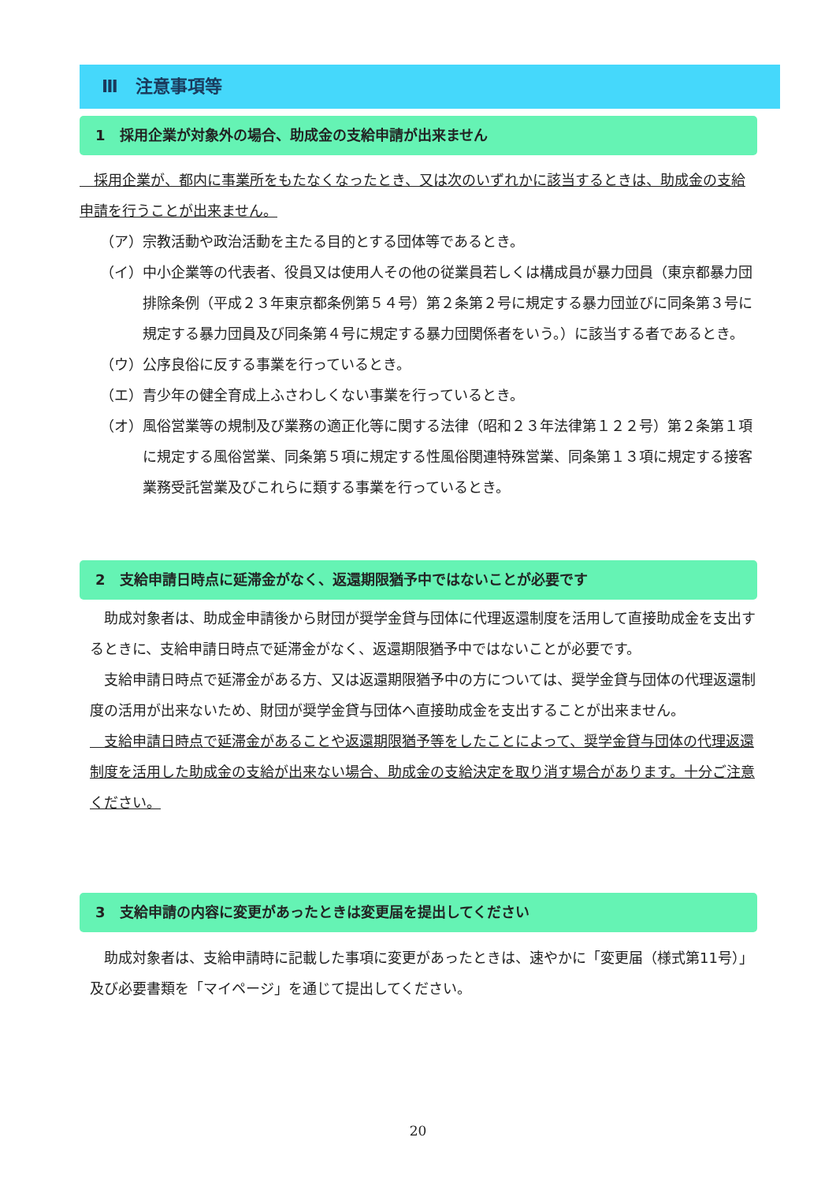Ⅲ　注意事項等
1　採用企業が対象外の場合、助成金の支給申請が出来ません
　採用企業が、都内に事業所をもたなくなったとき、又は次のいずれかに該当するときは、助成金の支給申請を行うことが出来ません。
（ア） 宗教活動や政治活動を主たる目的とする団体等であるとき。
（イ） 中小企業等の代表者、役員又は使用人その他の従業員若しくは構成員が暴力団員（東京都暴力団排除条例（平成２３年東京都条例第５４号）第２条第２号に規定する暴力団並びに同条第３号に規定する暴力団員及び同条第４号に規定する暴力団関係者をいう。）に該当する者であるとき。
（ウ） 公序良俗に反する事業を行っているとき。
（エ） 青少年の健全育成上ふさわしくない事業を行っているとき。
（オ） 風俗営業等の規制及び業務の適正化等に関する法律（昭和２３年法律第１２２号）第２条第１項に規定する風俗営業、同条第５項に規定する性風俗関連特殊営業、同条第１３項に規定する接客業務受託営業及びこれらに類する事業を行っているとき。
2　支給申請日時点に延滞金がなく、返還期限猶予中ではないことが必要です
　助成対象者は、助成金申請後から財団が奨学金貸与団体に代理返還制度を活用して直接助成金を支出するときに、支給申請日時点で延滞金がなく、返還期限猶予中ではないことが必要です。
　支給申請日時点で延滞金がある方、又は返還期限猶予中の方については、奨学金貸与団体の代理返還制度の活用が出来ないため、財団が奨学金貸与団体へ直接助成金を支出することが出来ません。
　支給申請日時点で延滞金があることや返還期限猶予等をしたことによって、奨学金貸与団体の代理返還制度を活用した助成金の支給が出来ない場合、助成金の支給決定を取り消す場合があります。十分ご注意ください。
3　支給申請の内容に変更があったときは変更届を提出してください
　助成対象者は、支給申請時に記載した事項に変更があったときは、速やかに「変更届（様式第11号）」及び必要書類を「マイページ」を通じて提出してください。
20